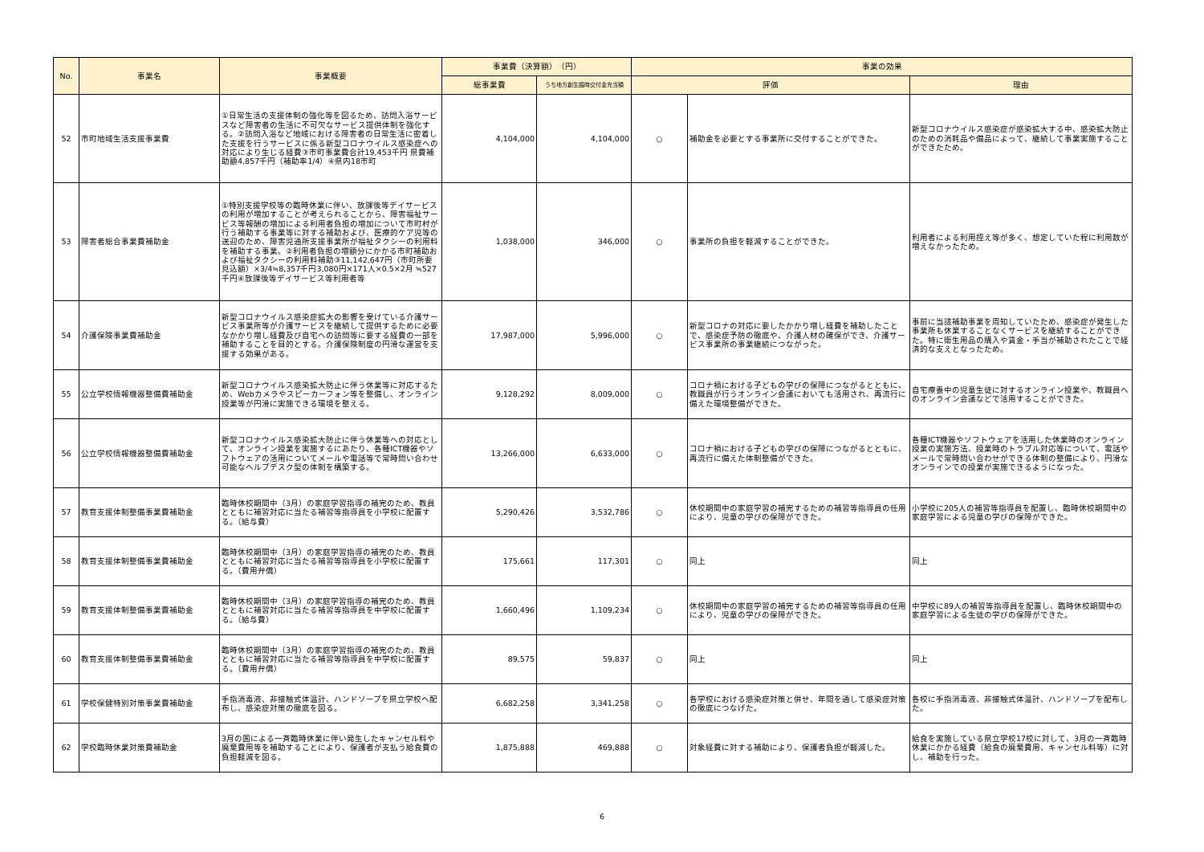| No. | 事業名 | 事業概要 | 事業費（決算額） （円） | | 事業の効果 | | |
| --- | --- | --- | --- | --- | --- | --- | --- |
| | | | 総事業費 | うち地方創生臨時交付金充当額 | 評価 | | 理由 |
| 52 | 市町地域生活支援事業費 | ①日常生活の支援体制の強化等を図るため、訪問入浴サービスなど障害者の生活に不可欠なサービス提供体制を強化する。②訪問入浴など地域における障害者の日常生活に密着した支援を行うサービスに係る新型コロナウイルス感染症への対応により生じる経費③市町事業費合計19,453千円 県費補助額4,857千円（補助率1/4）④県内18市町 | 4,104,000 | 4,104,000 | ○ | 補助金を必要とする事業所に交付することができた。 | 新型コロナウイルス感染症が感染拡大する中、感染拡大防止のための消耗品や備品によって、継続して事業実施することができたため。 |
| 53 | 障害者総合事業費補助金 | ①特別支援学校等の臨時休業に伴い、放課後等デイサービスの利用が増加することが考えられることから、障害福祉サービス等報酬の増加による利用者負担の増加について市町村が行う補助する事業等に対する補助および、医療的ケア児等の送迎のため、障害児通所支援事業所が福祉タクシーの利用料を補助する事業。②利用者負担の増額分にかかる市町補助および福祉タクシーの利用料補助③11,142,647円（市町所要見込額）×3/4≒8,357千円3,080円×171人×0.5×2月 ≒527千円④放課後等デイサービス等利用者等 | 1,038,000 | 346,000 | ○ | 事業所の負担を軽減することができた。 | 利用者による利用控え等が多く、想定していた程に利用数が増えなかったため。 |
| 54 | 介護保険事業費補助金 | 新型コロナウイルス感染症拡大の影響を受けている介護サービス事業所等が介護サービスを継続して提供するために必要なかかり増し経費及び自宅への訪問等に要する経費の一部を補助することを目的とする。介護保険制度の円滑な運営を支援する効果がある。 | 17,987,000 | 5,996,000 | ○ | 新型コロナの対応に要したかかり増し経費を補助したことで、感染症予防の徹底や、介護人材の確保ができ、介護サービス事業所の事業継続につながった。 | 事前に当該補助事業を周知していたため、感染症が発生した事業所も休業することなくサービスを継続することができた。特に衛生用品の購入や賃金・手当が補助されたことで経済的な支えとなったため。 |
| 55 | 公立学校情報機器整備費補助金 | 新型コロナウイルス感染拡大防止に伴う休業等に対応するため、Webカメラやスピーカーフォン等を整備し、オンライン授業等が円滑に実施できる環境を整える。 | 9,128,292 | 8,009,000 | ○ | コロナ禍における子どもの学びの保障につながるとともに、教職員が行うオンライン会議においても活用され、再流行に備えた環境整備ができた。 | 自宅療養中の児童生徒に対するオンライン授業や、教職員へのオンライン会議などで活用することができた。 |
| 56 | 公立学校情報機器整備費補助金 | 新型コロナウイルス感染拡大防止に伴う休業等への対応として、オンライン授業を実施するにあたり、各種ICT機器やソフトウェアの活用についてメールや電話等で常時問い合わせ可能なヘルプデスク型の体制を構築する。 | 13,266,000 | 6,633,000 | ○ | コロナ禍における子どもの学びの保障につながるとともに、再流行に備えた体制整備ができた。 | 各種ICT機器やソフトウェアを活用した休業時のオンライン授業の実施方法、授業時のトラブル対応等について、電話やメールで常時問い合わせができる体制の整備により、円滑なオンラインでの授業が実施できるようになった。 |
| 57 | 教育支援体制整備事業費補助金 | 臨時休校期間中（3月）の家庭学習指導の補完のため、教員とともに補習対応に当たる補習等指導員を小学校に配置する。（給与費） | 5,290,426 | 3,532,786 | ○ | 休校期間中の家庭学習の補完するための補習等指導員の任用により、児童の学びの保障ができた。 | 小学校に205人の補習等指導員を配置し、臨時休校期間中の家庭学習による児童の学びの保障ができた。 |
| 58 | 教育支援体制整備事業費補助金 | 臨時休校期間中（3月）の家庭学習指導の補完のため、教員とともに補習対応に当たる補習等指導員を小学校に配置する。（費用弁償） | 175,661 | 117,301 | ○ | 同上 | 同上 |
| 59 | 教育支援体制整備事業費補助金 | 臨時休校期間中（3月）の家庭学習指導の補完のため、教員とともに補習対応に当たる補習等指導員を中学校に配置する。（給与費） | 1,660,496 | 1,109,234 | ○ | 休校期間中の家庭学習の補完するための補習等指導員の任用により、児童の学びの保障ができた。 | 中学校に89人の補習等指導員を配置し、臨時休校期間中の家庭学習による生徒の学びの保障ができた。 |
| 60 | 教育支援体制整備事業費補助金 | 臨時休校期間中（3月）の家庭学習指導の補完のため、教員とともに補習対応に当たる補習等指導員を中学校に配置する。（費用弁償） | 89,575 | 59,837 | ○ | 同上 | 同上 |
| 61 | 学校保健特別対策事業費補助金 | 手指消毒液、非接触式体温計、ハンドソープを県立学校へ配布し、感染症対策の徹底を図る。 | 6,682,258 | 3,341,258 | ○ | 各学校における感染症対策と併せ、年間を通して感染症対策の徹底につなげた。 | 各校に手指消毒液、非接触式体温計、ハンドソープを配布した。 |
| 62 | 学校臨時休業対策費補助金 | 3月の国による一斉臨時休業に伴い発生したキャンセル料や廃棄費用等を補助することにより、保護者が支払う給食費の負担軽減を図る。 | 1,875,888 | 469,888 | ○ | 対象経費に対する補助により、保護者負担が軽減した。 | 給食を実施している県立学校17校に対して、3月の一斉臨時休業にかかる経費（給食の廃棄費用、キャンセル料等）に対し、補助を行った。 |
6